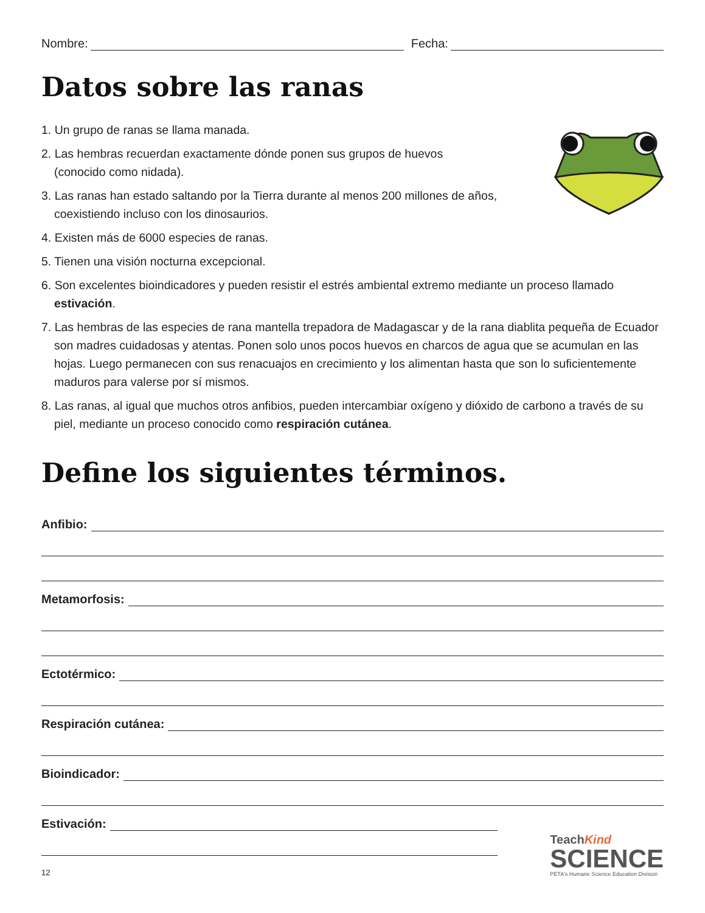Nombre: Fecha:
Datos sobre las ranas
1. Un grupo de ranas se llama manada.
2. Las hembras recuerdan exactamente dónde ponen sus grupos de huevos
(conocido como nidada).
3. Las ranas han estado saltando por la Tierra durante al menos 200 millones de años,
coexistiendo incluso con los dinosaurios.
4. Existen más de 6000 especies de ranas.
5. Tienen una visión nocturna excepcional.
6. Son excelentes bioindicadores y pueden resistir el estrés ambiental extremo mediante un proceso llamado estivación.
7. Las hembras de las especies de rana mantella trepadora de Madagascar y de la rana diablita pequeña de Ecuador son madres cuidadosas y atentas. Ponen solo unos pocos huevos en charcos de agua que se acumulan en las hojas. Luego permanecen con sus renacuajos en crecimiento y los alimentan hasta que son lo suficientemente maduros para valerse por sí mismos.
8. Las ranas, al igual que muchos otros anfibios, pueden intercambiar oxígeno y dióxido de carbono a través de su piel, mediante un proceso conocido como respiración cutánea.
Define los siguientes términos.
Anfibio:
Metamorfosis:
Ectotérmico:
Respiración cutánea:
Bioindicador:
Estivación:
12
TeachKind
SCIENCE
PETA's Humane Science Education Division